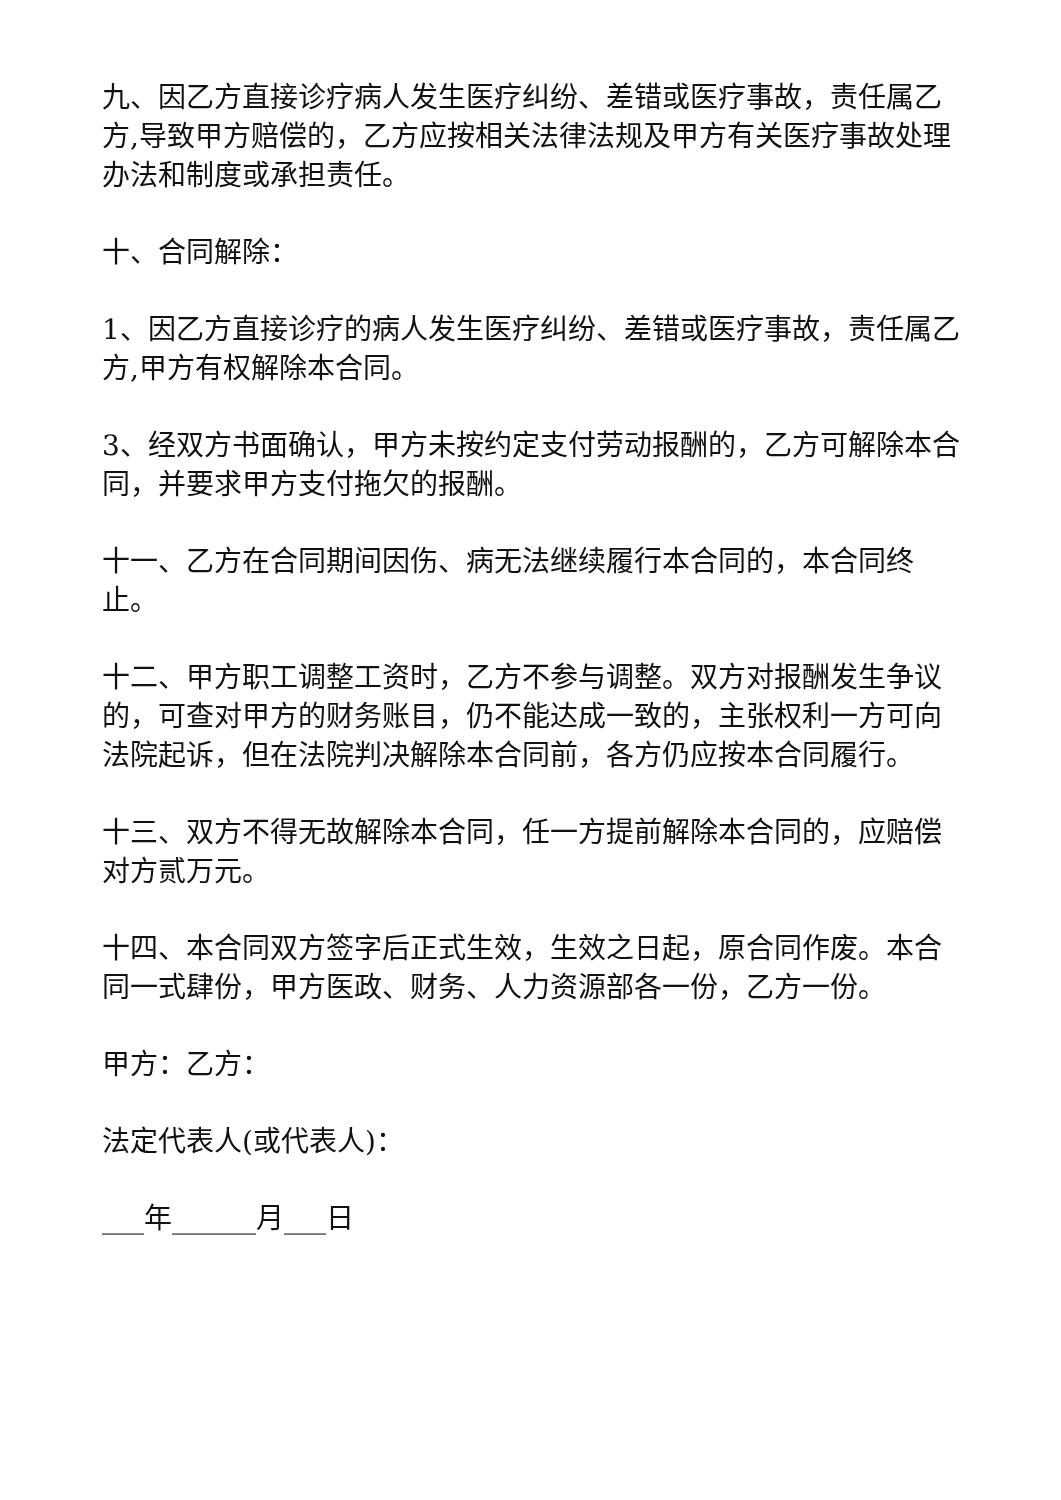九、因乙方直接诊疗病人发生医疗纠纷、差错或医疗事故，责任属乙方,导致甲方赔偿的，乙方应按相关法律法规及甲方有关医疗事故处理办法和制度或承担责任。
十、合同解除：
1、因乙方直接诊疗的病人发生医疗纠纷、差错或医疗事故，责任属乙方,甲方有权解除本合同。
3、经双方书面确认，甲方未按约定支付劳动报酬的，乙方可解除本合同，并要求甲方支付拖欠的报酬。
十一、乙方在合同期间因伤、病无法继续履行本合同的，本合同终止。
十二、甲方职工调整工资时，乙方不参与调整。双方对报酬发生争议的，可查对甲方的财务账目，仍不能达成一致的，主张权利一方可向法院起诉，但在法院判决解除本合同前，各方仍应按本合同履行。
十三、双方不得无故解除本合同，任一方提前解除本合同的，应赔偿对方贰万元。
十四、本合同双方签字后正式生效，生效之日起，原合同作废。本合同一式肆份，甲方医政、财务、人力资源部各一份，乙方一份。
甲方：乙方：
法定代表人(或代表人)：
___年______月___日